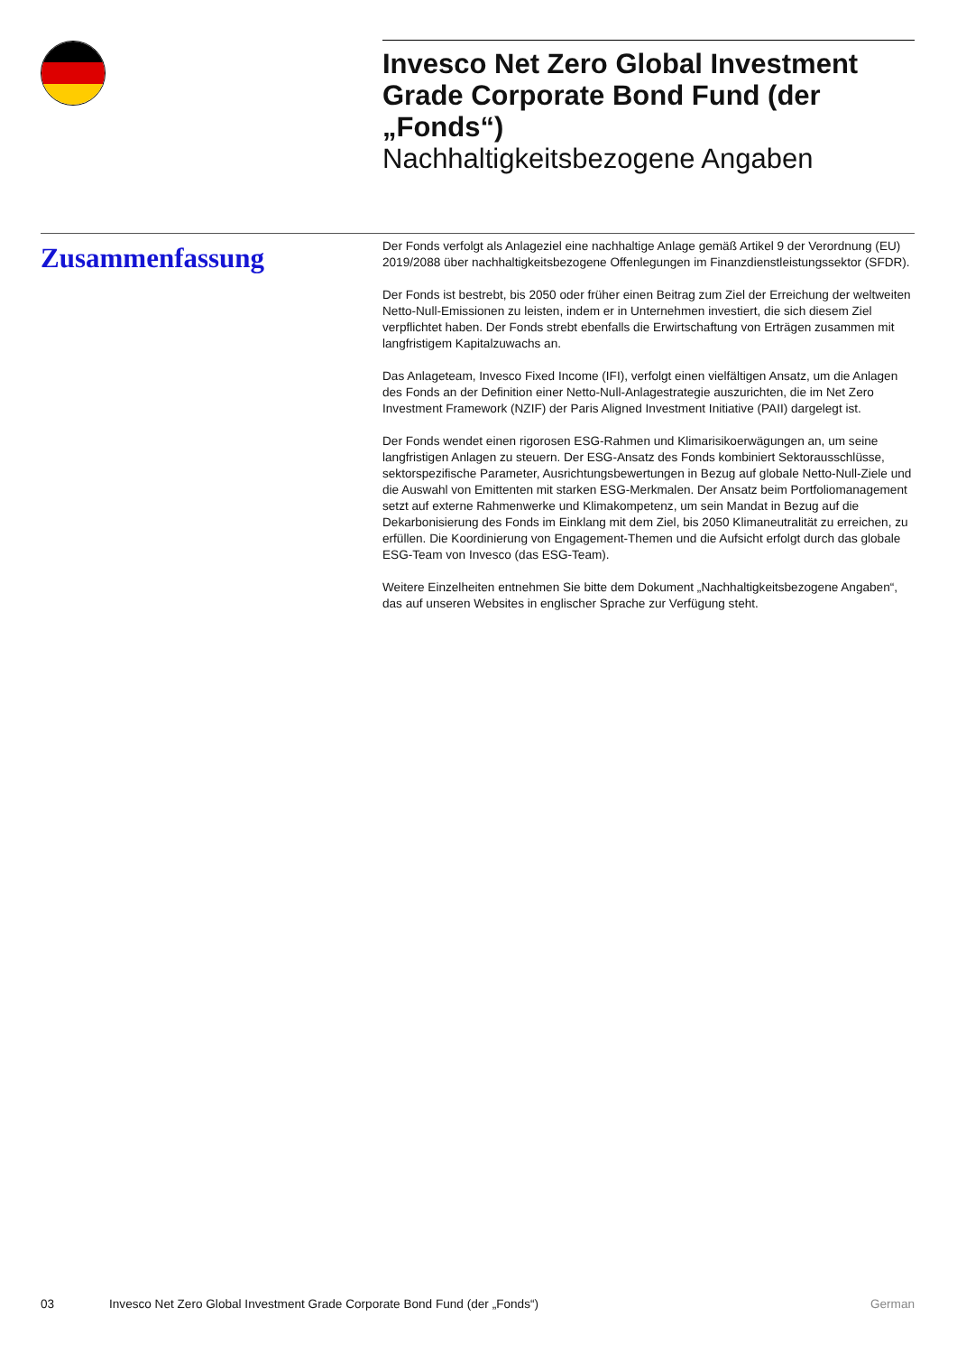Invesco Net Zero Global Investment Grade Corporate Bond Fund (der „Fonds“)
Nachhaltigkeitsbezogene Angaben
Zusammenfassung
Der Fonds verfolgt als Anlageziel eine nachhaltige Anlage gemäß Artikel 9 der Verordnung (EU) 2019/2088 über nachhaltigkeitsbezogene Offenlegungen im Finanzdienstleistungssektor (SFDR).
Der Fonds ist bestrebt, bis 2050 oder früher einen Beitrag zum Ziel der Erreichung der weltweiten Netto-Null-Emissionen zu leisten, indem er in Unternehmen investiert, die sich diesem Ziel verpflichtet haben. Der Fonds strebt ebenfalls die Erwirtschaftung von Erträgen zusammen mit langfristigem Kapitalzuwachs an.
Das Anlageteam, Invesco Fixed Income (IFI), verfolgt einen vielfältigen Ansatz, um die Anlagen des Fonds an der Definition einer Netto-Null-Anlagestrategie auszurichten, die im Net Zero Investment Framework (NZIF) der Paris Aligned Investment Initiative (PAII) dargelegt ist.
Der Fonds wendet einen rigorosen ESG-Rahmen und Klimarisikoerwägungen an, um seine langfristigen Anlagen zu steuern. Der ESG-Ansatz des Fonds kombiniert Sektorausschlüsse, sektorspezifische Parameter, Ausrichtungsbewertungen in Bezug auf globale Netto-Null-Ziele und die Auswahl von Emittenten mit starken ESG-Merkmalen. Der Ansatz beim Portfoliomanagement setzt auf externe Rahmenwerke und Klimakompetenz, um sein Mandat in Bezug auf die Dekarbonisierung des Fonds im Einklang mit dem Ziel, bis 2050 Klimaneutralität zu erreichen, zu erfüllen. Die Koordinierung von Engagement-Themen und die Aufsicht erfolgt durch das globale ESG-Team von Invesco (das ESG-Team).
Weitere Einzelheiten entnehmen Sie bitte dem Dokument „Nachhaltigkeitsbezogene Angaben“, das auf unseren Websites in englischer Sprache zur Verfügung steht.
03 Invesco Net Zero Global Investment Grade Corporate Bond Fund (der „Fonds“) German